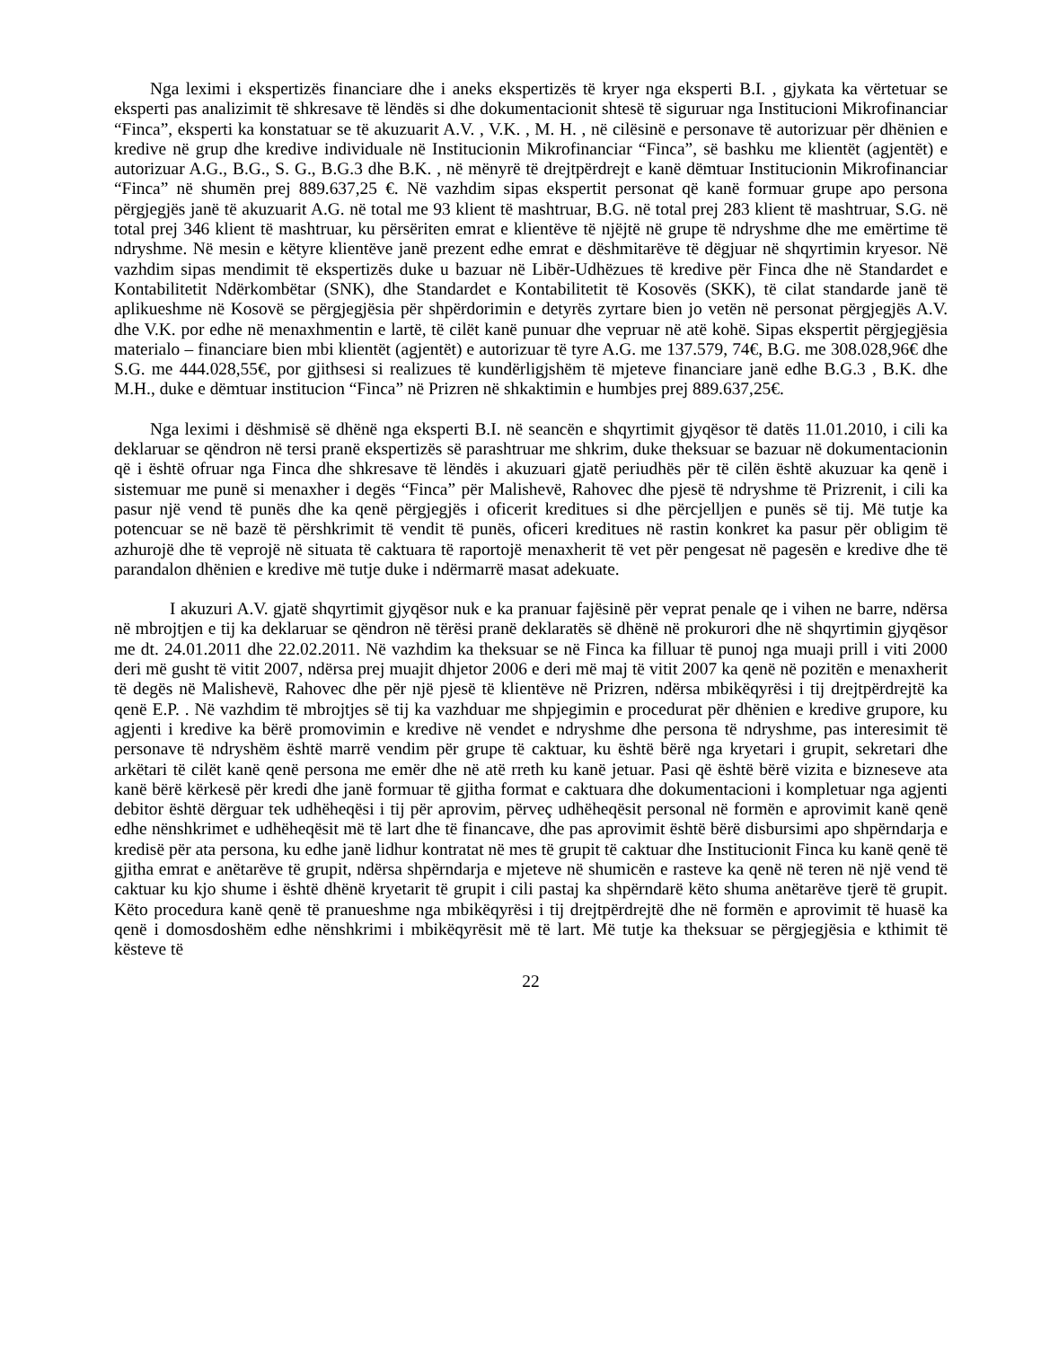Nga leximi i ekspertizës financiare dhe i aneks ekspertizës të kryer nga eksperti B.I. , gjykata ka vërtetuar se eksperti pas analizimit të shkresave të lëndës si dhe dokumentacionit shtesë të siguruar nga Institucioni Mikrofinanciar “Finca”, eksperti ka konstatuar se të akuzuarit A.V. , V.K. , M. H. , në cilësinë e personave të autorizuar për dhënien e kredive në grup dhe kredive individuale në Institucionin Mikrofinanciar “Finca”, së bashku me klientët (agjentët) e autorizuar A.G., B.G., S. G., B.G.3 dhe B.K. , në mënyrë të drejtpërdrejt e kanë dëmtuar Institucionin Mikrofinanciar “Finca” në shumën prej 889.637,25 €. Në vazhdim sipas ekspertit personat që kanë formuar grupe apo persona përgjegjës janë të akuzuarit A.G. në total me 93 klient të mashtruar, B.G. në total prej 283 klient të mashtruar, S.G. në total prej 346 klient të mashtruar, ku përsëriten emrat e klientëve të njëjtë në grupe të ndryshme dhe me emërtime të ndryshme. Në mesin e këtyre klientëve janë prezent edhe emrat e dëshmitarëve të dëgjuar në shqyrtimin kryesor. Në vazhdim sipas mendimit të ekspertizës duke u bazuar në Libër-Udhëzues të kredive për Finca dhe në Standardet e Kontabilitetit Ndërkombëtar (SNK), dhe Standardet e Kontabilitetit të Kosovës (SKK), të cilat standarde janë të aplikueshme në Kosovë se përgjegjësia për shpërdorimin e detyrës zyrtare bien jo vetën në personat përgjegjës A.V. dhe V.K. por edhe në menaxhmentin e lartë, të cilët kanë punuar dhe vepruar në atë kohë. Sipas ekspertit përgjegjësia materialo – financiare bien mbi klientët (agjentët) e autorizuar të tyre A.G. me 137.579, 74€, B.G. me 308.028,96€ dhe S.G. me 444.028,55€, por gjithsesi si realizues të kundërligjshëm të mjeteve financiare janë edhe B.G.3 , B.K. dhe M.H., duke e dëmtuar institucion “Finca” në Prizren në shkaktimin e humbjes prej 889.637,25€.
Nga leximi i dëshmisë së dhënë nga eksperti B.I. në seancën e shqyrtimit gjyqësor të datës 11.01.2010, i cili ka deklaruar se qëndron në tersi pranë ekspertizës së parashtruar me shkrim, duke theksuar se bazuar në dokumentacionin që i është ofruar nga Finca dhe shkresave të lëndës i akuzuari gjatë periudhës për të cilën është akuzuar ka qenë i sistemuar me punë si menaxher i degës “Finca” për Malishevë, Rahovec dhe pjesë të ndryshme të Prizrenit, i cili ka pasur një vend të punës dhe ka qenë përgjegjës i oficerit kreditues si dhe përcjelljen e punës së tij. Më tutje ka potencuar se në bazë të përshkrimit të vendit të punës, oficeri kreditues në rastin konkret ka pasur për obligim të azhurojë dhe të veprojë në situata të caktuara të raportojë menaxherit të vet për pengesat në pagesën e kredive dhe të parandalon dhënien e kredive më tutje duke i ndërmarrë masat adekuate.
I akuzuri A.V. gjatë shqyrtimit gjyqësor nuk e ka pranuar fajësinë për veprat penale qe i vihen ne barre, ndërsa në mbrojtjen e tij ka deklaruar se qëndron në tërësi pranë deklaratës së dhënë në prokurori dhe në shqyrtimin gjyqësor me dt. 24.01.2011 dhe 22.02.2011. Në vazhdim ka theksuar se në Finca ka filluar të punoj nga muaji prill i viti 2000 deri më gusht të vitit 2007, ndërsa prej muajit dhjetor 2006 e deri më maj të vitit 2007 ka qenë në pozitën e menaxherit të degës në Malishevë, Rahovec dhe për një pjesë të klientëve në Prizren, ndërsa mbikëqyrësi i tij drejtpërdrejtë ka qenë E.P. . Në vazhdim të mbrojtjes së tij ka vazhduar me shpjegimin e procedurat për dhënien e kredive grupore, ku agjenti i kredive ka bërë promovimin e kredive në vendet e ndryshme dhe persona të ndryshme, pas interesimit të personave të ndryshëm është marrë vendim për grupe të caktuar, ku është bërë nga kryetari i grupit, sekretari dhe arkëtari të cilët kanë qenë persona me emër dhe në atë rreth ku kanë jetuar. Pasi që është bërë vizita e bizneseve ata kanë bërë kërkesë për kredi dhe janë formuar të gjitha format e caktuara dhe dokumentacioni i kompletuar nga agjenti debitor është dërguar tek udhëheqësi i tij për aprovim, përveç udhëheqësit personal në formën e aprovimit kanë qenë edhe nënshkrimet e udhëheqësit më të lart dhe të financave, dhe pas aprovimit është bërë disbursimi apo shpërndarja e kredisë për ata persona, ku edhe janë lidhur kontratat në mes të grupit të caktuar dhe Institucionit Finca ku kanë qenë të gjitha emrat e anëtarëve të grupit, ndërsa shpërndarja e mjeteve në shumicën e rasteve ka qenë në teren në një vend të caktuar ku kjo shume i është dhënë kryetarit të grupit i cili pastaj ka shpërndarë këto shuma anëtarëve tjerë të grupit. Këto procedura kanë qenë të pranueshme nga mbikëqyrësi i tij drejtpërdrejtë dhe në formën e aprovimit të huasë ka qenë i domosdoshëm edhe nënshkrimi i mbikëqyrësit më të lart. Më tutje ka theksuar se përgjegjësia e kthimit të kësteve të
22